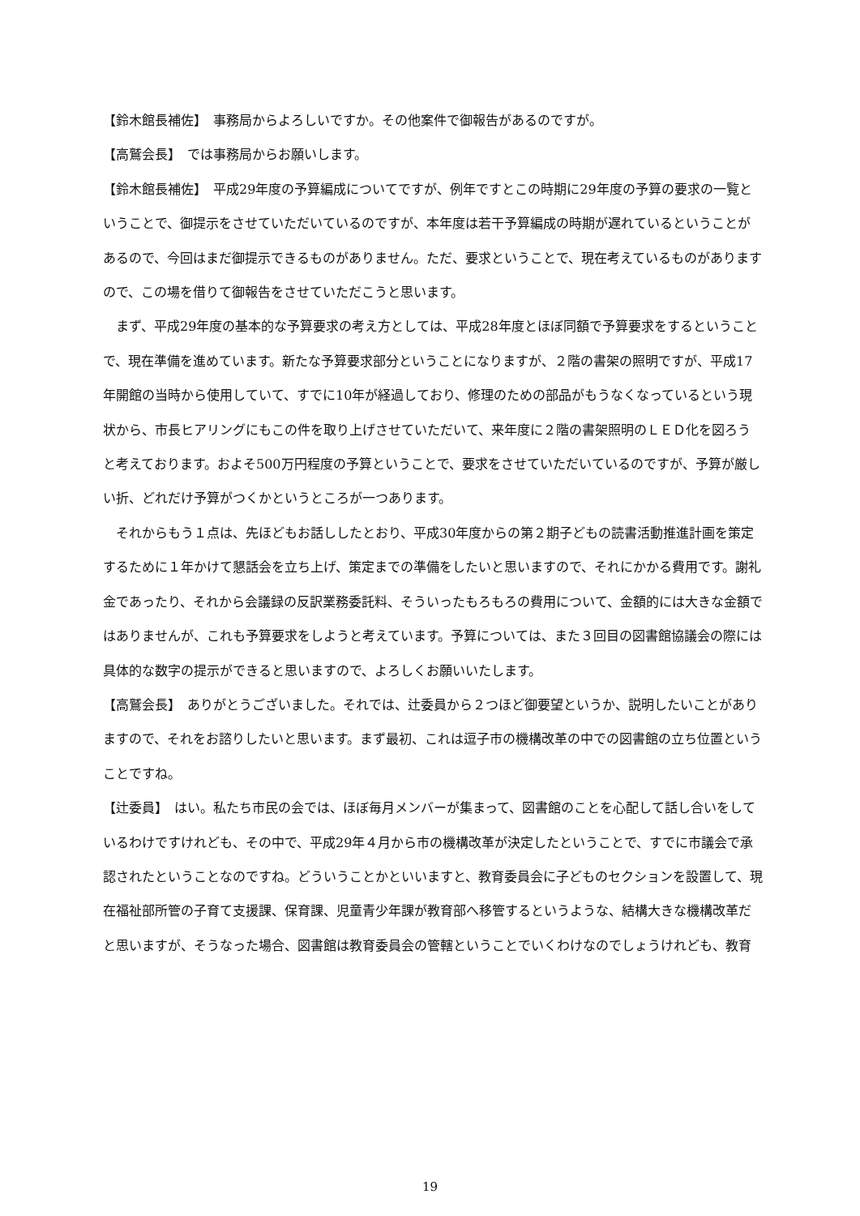【鈴木館長補佐】　事務局からよろしいですか。その他案件で御報告があるのですが。
【高鷲会長】　では事務局からお願いします。
【鈴木館長補佐】　平成29年度の予算編成についてですが、例年ですとこの時期に29年度の予算の要求の一覧ということで、御提示をさせていただいているのですが、本年度は若干予算編成の時期が遅れているということがあるので、今回はまだ御提示できるものがありません。ただ、要求ということで、現在考えているものがありますので、この場を借りて御報告をさせていただこうと思います。
　まず、平成29年度の基本的な予算要求の考え方としては、平成28年度とほぼ同額で予算要求をするということで、現在準備を進めています。新たな予算要求部分ということになりますが、２階の書架の照明ですが、平成17年開館の当時から使用していて、すでに10年が経過しており、修理のための部品がもうなくなっているという現状から、市長ヒアリングにもこの件を取り上げさせていただいて、来年度に２階の書架照明のＬＥＤ化を図ろうと考えております。およそ500万円程度の予算ということで、要求をさせていただいているのですが、予算が厳しい折、どれだけ予算がつくかというところが一つあります。
　それからもう１点は、先ほどもお話ししたとおり、平成30年度からの第２期子どもの読書活動推進計画を策定するために１年かけて懇話会を立ち上げ、策定までの準備をしたいと思いますので、それにかかる費用です。謝礼金であったり、それから会議録の反訳業務委託料、そういったもろもろの費用について、金額的には大きな金額ではありませんが、これも予算要求をしようと考えています。予算については、また３回目の図書館協議会の際には具体的な数字の提示ができると思いますので、よろしくお願いいたします。
【高鷲会長】　ありがとうございました。それでは、辻委員から２つほど御要望というか、説明したいことがありますので、それをお諮りしたいと思います。まず最初、これは逗子市の機構改革の中での図書館の立ち位置ということですね。
【辻委員】　はい。私たち市民の会では、ほぼ毎月メンバーが集まって、図書館のことを心配して話し合いをしているわけですけれども、その中で、平成29年４月から市の機構改革が決定したということで、すでに市議会で承認されたということなのですね。どういうことかといいますと、教育委員会に子どものセクションを設置して、現在福祉部所管の子育て支援課、保育課、児童青少年課が教育部へ移管するというような、結構大きな機構改革だと思いますが、そうなった場合、図書館は教育委員会の管轄ということでいくわけなのでしょうけれども、教育
19